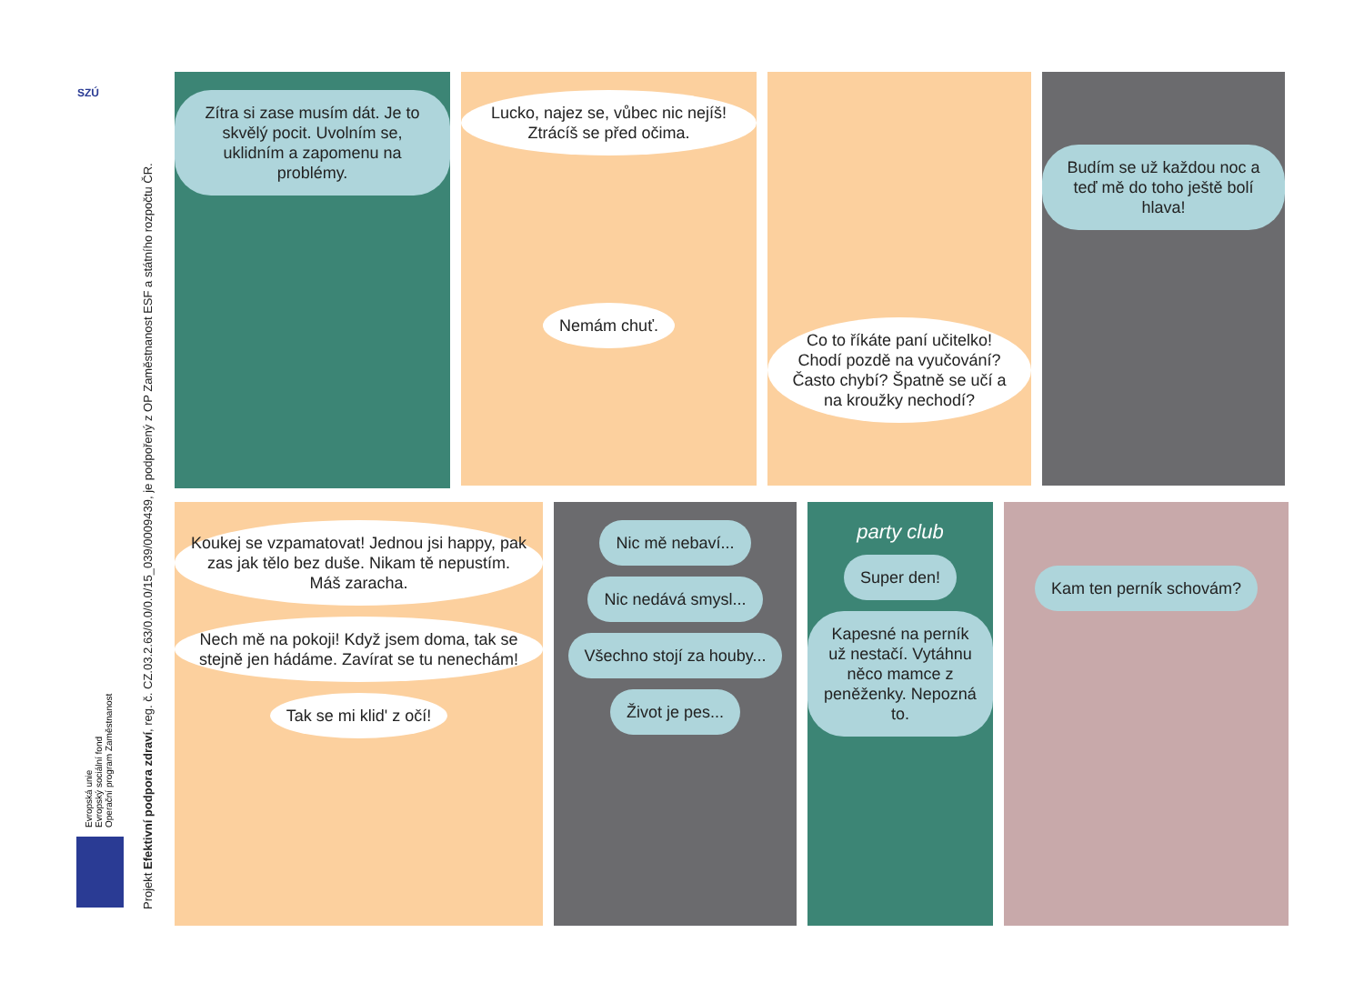SZÚ
Evropská unie
Evropský sociální fond
Operační program Zaměstnanost
Projekt Efektivní podpora zdraví, reg. č. CZ.03.2.63/0.0/0.0/15_039/0009439, je podpořený z OP Zaměstnanost ESF a státního rozpočtu ČR.
Zítra si zase musím dát. Je to skvělý pocit. Uvolním se, uklidním a zapomenu na problémy.
Lucko, najez se, vůbec nic nejíš! Ztrácíš se před očima.
Nemám chuť.
Co to říkáte paní učitelko! Chodí pozdě na vyučování? Často chybí? Špatně se učí a na kroužky nechodí?
Budím se už každou noc a teď mě do toho ještě bolí hlava!
Koukej se vzpamatovat! Jednou jsi happy, pak zas jak tělo bez duše. Nikam tě nepustím. Máš zaracha.
Nech mě na pokoji! Když jsem doma, tak se stejně jen hádáme. Zavírat se tu nenechám!
Tak se mi klid' z očí!
Nic mě nebaví...
Nic nedává smysl...
Všechno stojí za houby...
Život je pes...
party club
Super den!
Kapesné na perník už nestačí. Vytáhnu něco mamce z peněženky. Nepozná to.
Kam ten perník schovám?